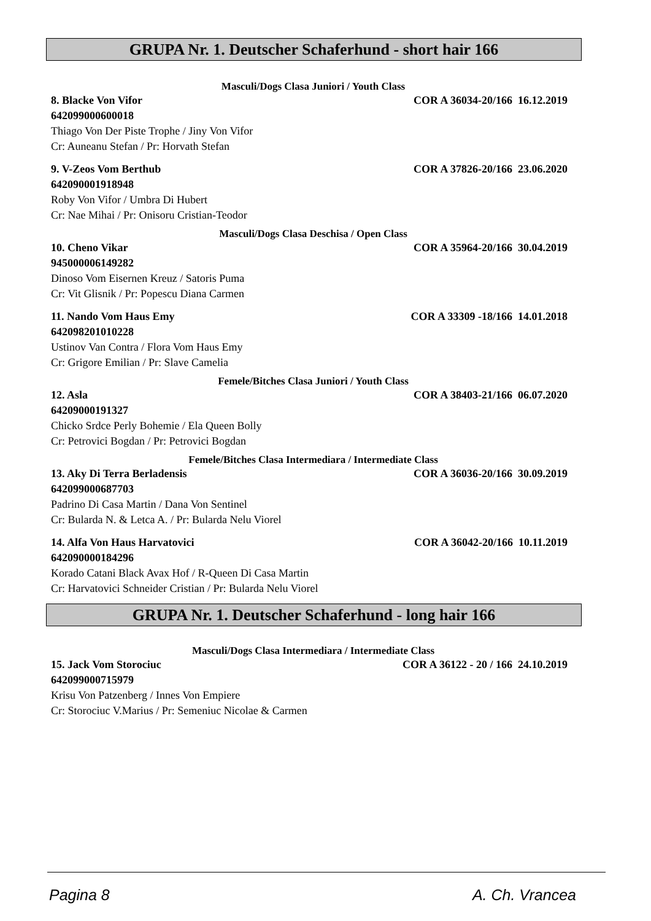GRUPA Nr. 1. Deutscher Schaferhund - short hair 166
Masculi/Dogs Clasa Juniori / Youth Class
8. Blacke Von Vifor COR A 36034-20/166 16.12.2019
642099000600018
Thiago Von Der Piste Trophe / Jiny Von Vifor
Cr: Auneanu Stefan / Pr: Horvath Stefan
9. V-Zeos Vom Berthub COR A 37826-20/166 23.06.2020
642090001918948
Roby Von Vifor / Umbra Di Hubert
Cr: Nae Mihai / Pr: Onisoru Cristian-Teodor
Masculi/Dogs Clasa Deschisa / Open Class
10. Cheno Vikar COR A 35964-20/166 30.04.2019
945000006149282
Dinoso Vom Eisernen Kreuz / Satoris Puma
Cr: Vit Glisnik / Pr: Popescu Diana Carmen
11. Nando Vom Haus Emy COR A 33309 -18/166 14.01.2018
642098201010228
Ustinov Van Contra / Flora Vom Haus Emy
Cr: Grigore Emilian / Pr: Slave Camelia
Femele/Bitches Clasa Juniori / Youth Class
12. Asla COR A 38403-21/166 06.07.2020
64209000191327
Chicko Srdce Perly Bohemie / Ela Queen Bolly
Cr: Petrovici Bogdan / Pr: Petrovici Bogdan
Femele/Bitches Clasa Intermediara / Intermediate Class
13. Aky Di Terra Berladensis COR A 36036-20/166 30.09.2019
642099000687703
Padrino Di Casa Martin / Dana Von Sentinel
Cr: Bularda N. & Letca A. / Pr: Bularda Nelu Viorel
14. Alfa Von Haus Harvatovici COR A 36042-20/166 10.11.2019
642090000184296
Korado Catani Black Avax Hof / R-Queen Di Casa Martin
Cr: Harvatovici Schneider Cristian / Pr: Bularda Nelu Viorel
GRUPA Nr. 1. Deutscher Schaferhund - long hair 166
Masculi/Dogs Clasa Intermediara / Intermediate Class
15. Jack Vom Storociuc COR A 36122 - 20 / 166 24.10.2019
642099000715979
Krisu Von Patzenberg / Innes Von Empiere
Cr: Storociuc V.Marius / Pr: Semeniuc Nicolae & Carmen
Pagina 8 A. Ch. Vrancea